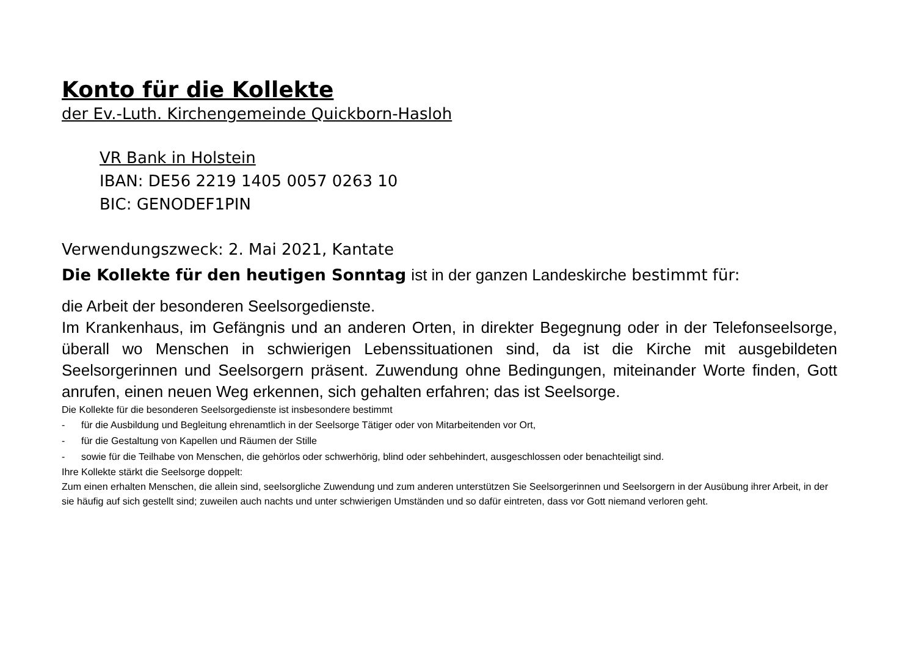Konto für die Kollekte
der Ev.-Luth. Kirchengemeinde Quickborn-Hasloh
VR Bank in Holstein
IBAN: DE56 2219 1405 0057 0263 10
BIC: GENODEF1PIN
Verwendungszweck: 2. Mai 2021, Kantate
Die Kollekte für den heutigen Sonntag ist in der ganzen Landeskirche bestimmt für:
die Arbeit der besonderen Seelsorgedienste.
Im Krankenhaus, im Gefängnis und an anderen Orten, in direkter Begegnung oder in der Telefonseelsorge, überall wo Menschen in schwierigen Lebenssituationen sind, da ist die Kirche mit ausgebildeten Seelsorgerinnen und Seelsorgern präsent. Zuwendung ohne Bedingungen, miteinander Worte finden, Gott anrufen, einen neuen Weg erkennen, sich gehalten erfahren; das ist Seelsorge.
Die Kollekte für die besonderen Seelsorgedienste ist insbesondere bestimmt
- für die Ausbildung und Begleitung ehrenamtlich in der Seelsorge Tätiger oder von Mitarbeitenden vor Ort,
- für die Gestaltung von Kapellen und Räumen der Stille
- sowie für die Teilhabe von Menschen, die gehörlos oder schwerhörig, blind oder sehbehindert, ausgeschlossen oder benachteiligt sind.
Ihre Kollekte stärkt die Seelsorge doppelt:
Zum einen erhalten Menschen, die allein sind, seelsorgliche Zuwendung und zum anderen unterstützen Sie Seelsorgerinnen und Seelsorgern in der Ausübung ihrer Arbeit, in der sie häufig auf sich gestellt sind; zuweilen auch nachts und unter schwierigen Umständen und so dafür eintreten, dass vor Gott niemand verloren geht.